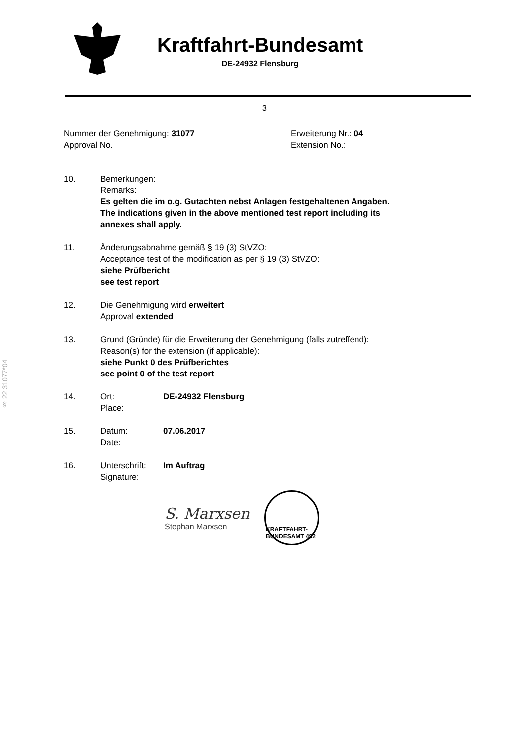Kraftfahrt-Bundesamt
DE-24932 Flensburg
3
Nummer der Genehmigung: 31077
Approval No.
Erweiterung Nr.: 04
Extension No.:
§ 22 31077*04
10. Bemerkungen:
Remarks:
Es gelten die im o.g. Gutachten nebst Anlagen festgehaltenen Angaben.
The indications given in the above mentioned test report including its
annexes shall apply.
11. Änderungsabnahme gemäß § 19 (3) StVZO:
Acceptance test of the modification as per § 19 (3) StVZO:
siehe Prüfbericht
see test report
12. Die Genehmigung wird erweitert
Approval extended
13. Grund (Gründe) für die Erweiterung der Genehmigung (falls zutreffend):
Reason(s) for the extension (if applicable):
siehe Punkt 0 des Prüfberichtes
see point 0 of the test report
14. Ort:
Place:
DE-24932 Flensburg
15. Datum:
Date:
07.06.2017
16. Unterschrift:
Signature:
Im Auftrag
S. Marxsen
Stephan Marxsen
KRAFTFAHRT-BUNDESAMT 492